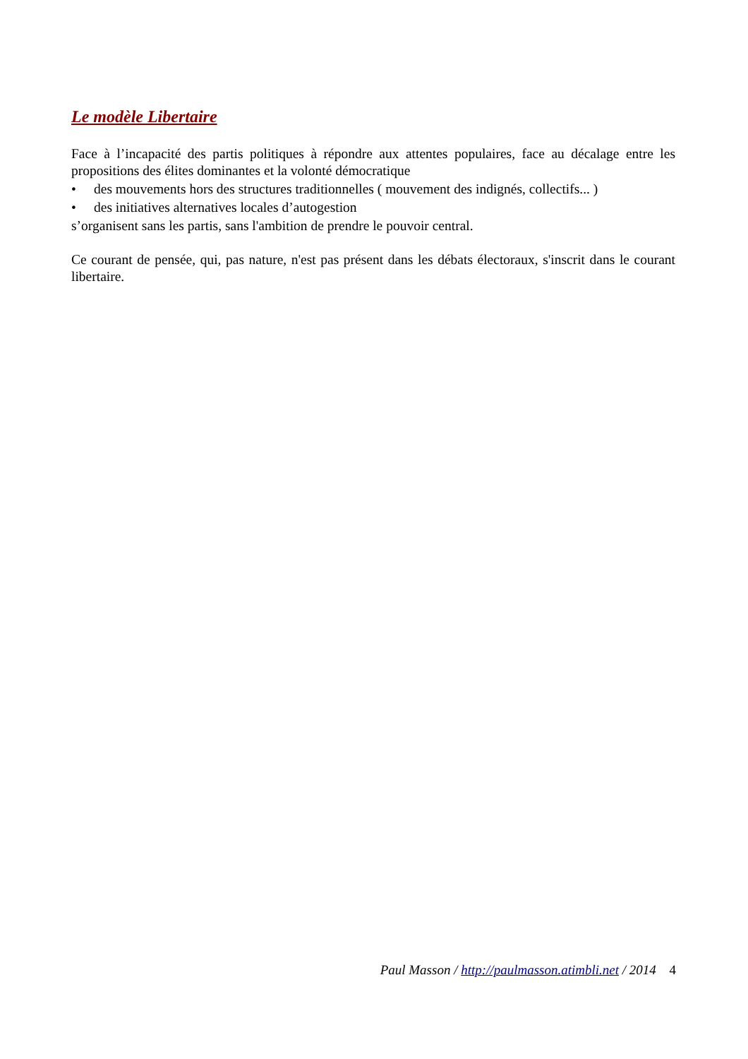Le modèle Libertaire
Face à l’incapacité des partis politiques à répondre aux attentes populaires, face au décalage entre les propositions des élites dominantes et la volonté démocratique
• des mouvements hors des structures traditionnelles ( mouvement des indignés, collectifs... )
• des initiatives alternatives locales d’autogestion
s’organisent sans les partis, sans l'ambition de prendre le pouvoir central.
Ce courant de pensée, qui, pas nature, n'est pas présent dans les débats électoraux, s'inscrit dans le courant libertaire.
Paul Masson / http://paulmasson.atimbli.net / 2014 4